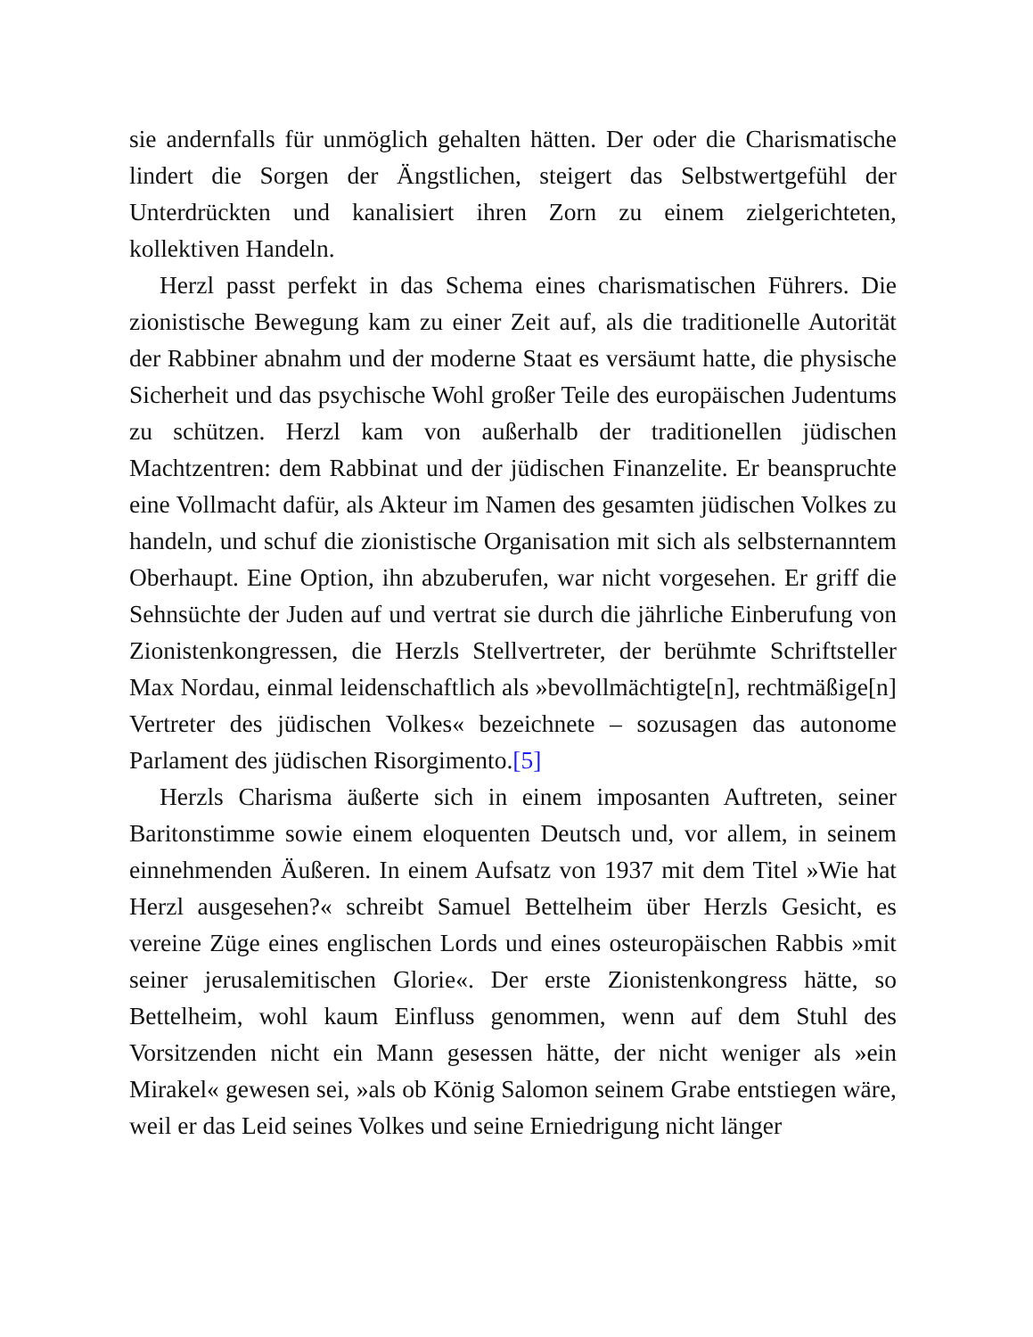sie andernfalls für unmöglich gehalten hätten. Der oder die Charismatische lindert die Sorgen der Ängstlichen, steigert das Selbstwertgefühl der Unterdrückten und kanalisiert ihren Zorn zu einem zielgerichteten, kollektiven Handeln.
Herzl passt perfekt in das Schema eines charismatischen Führers. Die zionistische Bewegung kam zu einer Zeit auf, als die traditionelle Autorität der Rabbiner abnahm und der moderne Staat es versäumt hatte, die physische Sicherheit und das psychische Wohl großer Teile des europäischen Judentums zu schützen. Herzl kam von außerhalb der traditionellen jüdischen Machtzentren: dem Rabbinat und der jüdischen Finanzelite. Er beanspruchte eine Vollmacht dafür, als Akteur im Namen des gesamten jüdischen Volkes zu handeln, und schuf die zionistische Organisation mit sich als selbsternanntem Oberhaupt. Eine Option, ihn abzuberufen, war nicht vorgesehen. Er griff die Sehnsüchte der Juden auf und vertrat sie durch die jährliche Einberufung von Zionistenkongressen, die Herzls Stellvertreter, der berühmte Schriftsteller Max Nordau, einmal leidenschaftlich als »bevollmächtigte[n], rechtmäßige[n] Vertreter des jüdischen Volkes« bezeichnete – sozusagen das autonome Parlament des jüdischen Risorgimento.[5]
Herzls Charisma äußerte sich in einem imposanten Auftreten, seiner Baritonstimme sowie einem eloquenten Deutsch und, vor allem, in seinem einnehmenden Äußeren. In einem Aufsatz von 1937 mit dem Titel »Wie hat Herzl ausgesehen?« schreibt Samuel Bettelheim über Herzls Gesicht, es vereine Züge eines englischen Lords und eines osteuropäischen Rabbis »mit seiner jerusalemitischen Glorie«. Der erste Zionistenkongress hätte, so Bettelheim, wohl kaum Einfluss genommen, wenn auf dem Stuhl des Vorsitzenden nicht ein Mann gesessen hätte, der nicht weniger als »ein Mirakel« gewesen sei, »als ob König Salomon seinem Grabe entstiegen wäre, weil er das Leid seines Volkes und seine Erniedrigung nicht länger